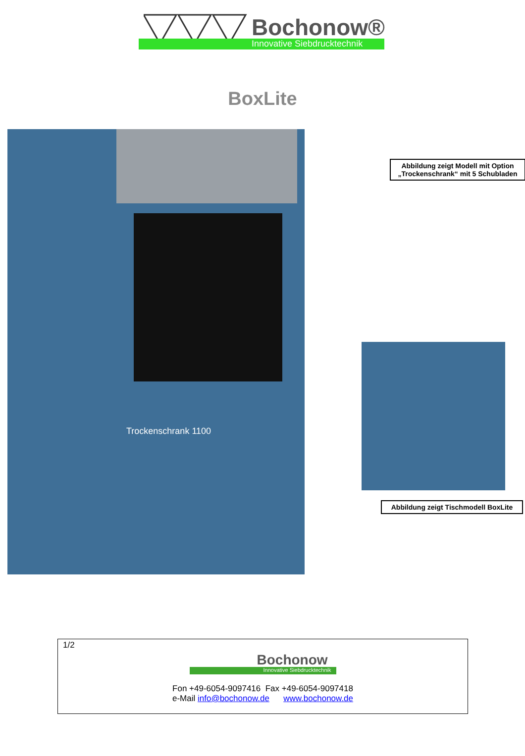Bochonow®
Innovative Siebdrucktechnik
BoxLite
Trockenschrank 1100
Abbildung zeigt Modell mit Option „Trockenschrank“ mit 5 Schubladen
Abbildung zeigt Tischmodell BoxLite
1/2
Bochonow
Innovative Siebdrucktechnik
Fon +49-6054-9097416 Fax +49-6054-9097418
e-Mail info@bochonow.de www.bochonow.de